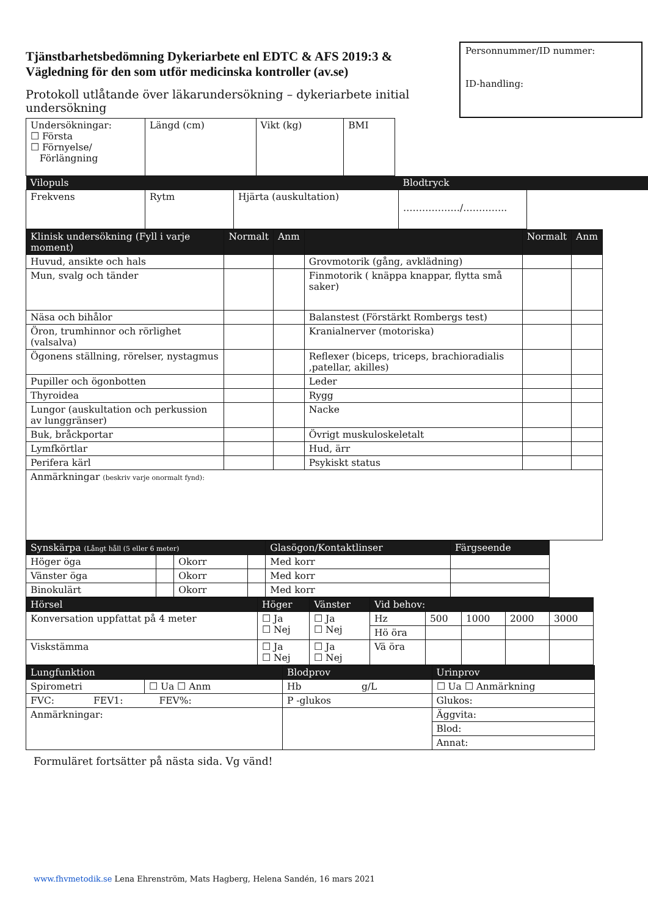Tjänstbarhetsbedömning Dykeriarbete enl EDTC & AFS 2019:3 & Vägledning för den som utför medicinska kontroller (av.se)
Protokoll utlåtande över läkarundersökning – dykeriarbete initial undersökning
Personnummer/ID nummer:
ID-handling:
| Undersökningar: ☐ Första ☐ Förnyelse/ Förlängning | Längd (cm) | Vikt (kg) | BMI |
| Vilopuls | | | Blodtryck | |
| Frekvens | Rytm | Hjärta (auskultation) | ………………/………….. | |
| Klinisk undersökning (Fyll i varje moment) | Normalt | Anm | | Normalt | Anm |
| --- | --- | --- | --- | --- | --- |
| Huvud, ansikte och hals | | | Grovmotorik (gång, avklädning) | | |
| Mun, svalg och tänder | | | Finmotorik ( knäppa knappar, flytta små saker) | | |
| Näsa och bihålor | | | Balanstest (Förstärkt Rombergs test) | | |
| Öron, trumhinnor och rörlighet (valsalva) | | | Kranialnerver (motoriska) | | |
| Ögonens ställning, rörelser, nystagmus | | | Reflexer (biceps, triceps, brachioradialis ,patellar, akilles) | | |
| Pupiller och ögonbotten | | | Leder | | |
| Thyroidea | | | Rygg | | |
| Lungor (auskultation och perkussion av lunggränser) | | | Nacke | | |
| Buk, bråckportar | | | Övrigt muskuloskeletalt | | |
| Lymfkörtlar | | | Hud, ärr | | |
| Perifera kärl | | | Psykiskt status | | |
| Anmärkningar (beskriv varje onormalt fynd): | | | | | |
| Synskärpa (Långt håll (5 eller 6 meter) | | | | Glasögon/Kontaktlinser | Färgseende |
| --- | --- | --- | --- | --- | --- |
| Höger öga | | Okorr | | Med korr | |
| Vänster öga | | Okorr | | Med korr | |
| Binokulärt | | Okorr | | Med korr | |
| Hörsel | Höger | Vänster | Vid behov: | | | | |
| --- | --- | --- | --- | --- | --- | --- | --- |
| Konversation uppfattat på 4 meter | ☐ Ja ☐ Nej | ☐ Ja ☐ Nej | Hz | 500 | 1000 | 2000 | 3000 |
| | | | Hö öra | | | | |
| Viskstämma | ☐ Ja ☐ Nej | ☐ Ja ☐ Nej | Vä öra | | | | |
| Lungfunktion | | Blodprov | Urinprov |
| --- | --- | --- | --- |
| Spirometri | ☐ Ua ☐ Anm | Hb g/L | ☐ Ua ☐ Anmärkning |
| FVC: FEV1: FEV%: | | P -glukos | Glukos: |
| Anmärkningar: | | | Äggvita: |
| | | | Blod: |
| | | | Annat: |
Formuläret fortsätter på nästa sida. Vg vänd!
www.fhvmetodik.se Lena Ehrenström, Mats Hagberg, Helena Sandén, 16 mars 2021